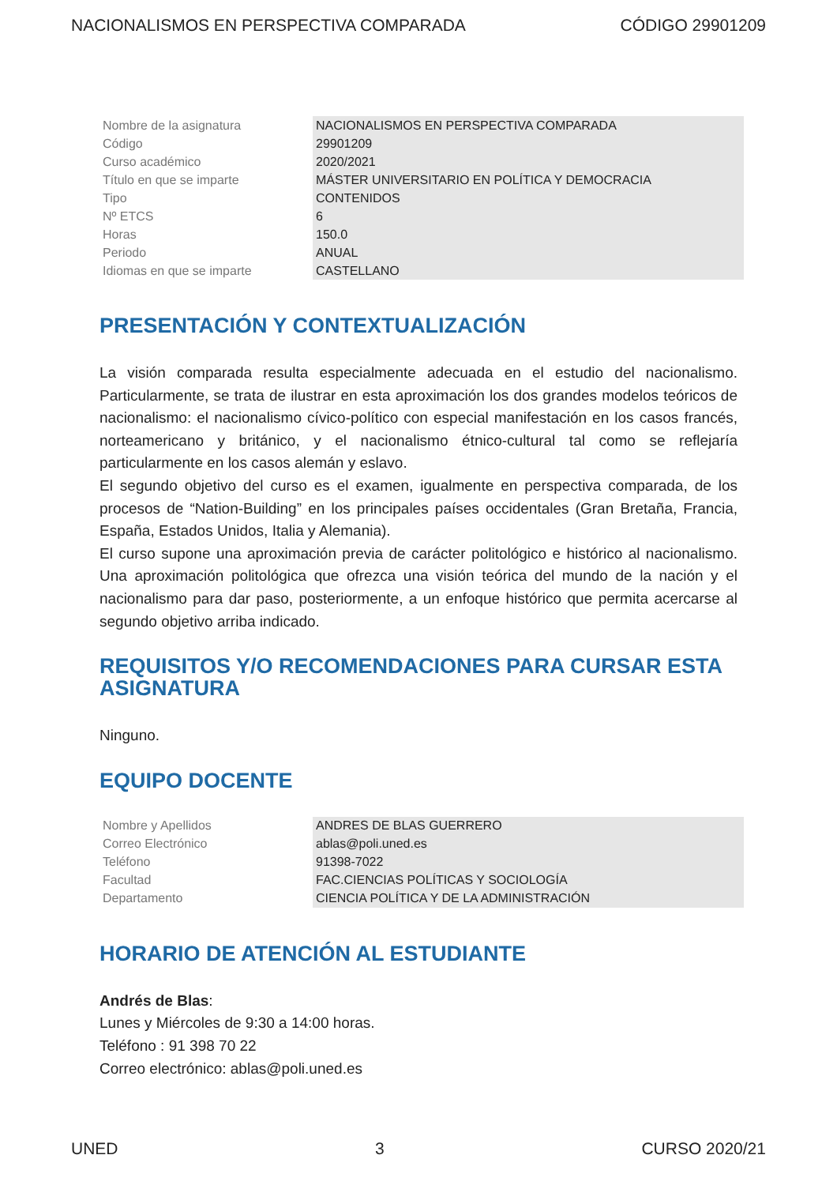NACIONALISMOS EN PERSPECTIVA COMPARADA CÓDIGO 29901209
| Nombre de la asignatura | NACIONALISMOS EN PERSPECTIVA COMPARADA |
| Código | 29901209 |
| Curso académico | 2020/2021 |
| Título en que se imparte | MÁSTER UNIVERSITARIO EN POLÍTICA Y DEMOCRACIA |
| Tipo | CONTENIDOS |
| Nº ETCS | 6 |
| Horas | 150.0 |
| Periodo | ANUAL |
| Idiomas en que se imparte | CASTELLANO |
PRESENTACIÓN Y CONTEXTUALIZACIÓN
La visión comparada resulta especialmente adecuada en el estudio del nacionalismo. Particularmente, se trata de ilustrar en esta aproximación los dos grandes modelos teóricos de nacionalismo: el nacionalismo cívico-político con especial manifestación en los casos francés, norteamericano y británico, y el nacionalismo étnico-cultural tal como se reflejaría particularmente en los casos alemán y eslavo.
El segundo objetivo del curso es el examen, igualmente en perspectiva comparada, de los procesos de “Nation-Building” en los principales países occidentales (Gran Bretaña, Francia, España, Estados Unidos, Italia y Alemania).
El curso supone una aproximación previa de carácter politológico e histórico al nacionalismo. Una aproximación politológica que ofrezca una visión teórica del mundo de la nación y el nacionalismo para dar paso, posteriormente, a un enfoque histórico que permita acercarse al segundo objetivo arriba indicado.
REQUISITOS Y/O RECOMENDACIONES PARA CURSAR ESTA ASIGNATURA
Ninguno.
EQUIPO DOCENTE
| Nombre y Apellidos | ANDRES DE BLAS GUERRERO |
| Correo Electrónico | ablas@poli.uned.es |
| Teléfono | 91398-7022 |
| Facultad | FAC.CIENCIAS POLÍTICAS Y SOCIOLOGÍA |
| Departamento | CIENCIA POLÍTICA Y DE LA ADMINISTRACIÓN |
HORARIO DE ATENCIÓN AL ESTUDIANTE
Andrés de Blas:
Lunes y Miércoles de 9:30 a 14:00 horas.
Teléfono : 91 398 70 22
Correo electrónico: ablas@poli.uned.es
UNED 3 CURSO 2020/21